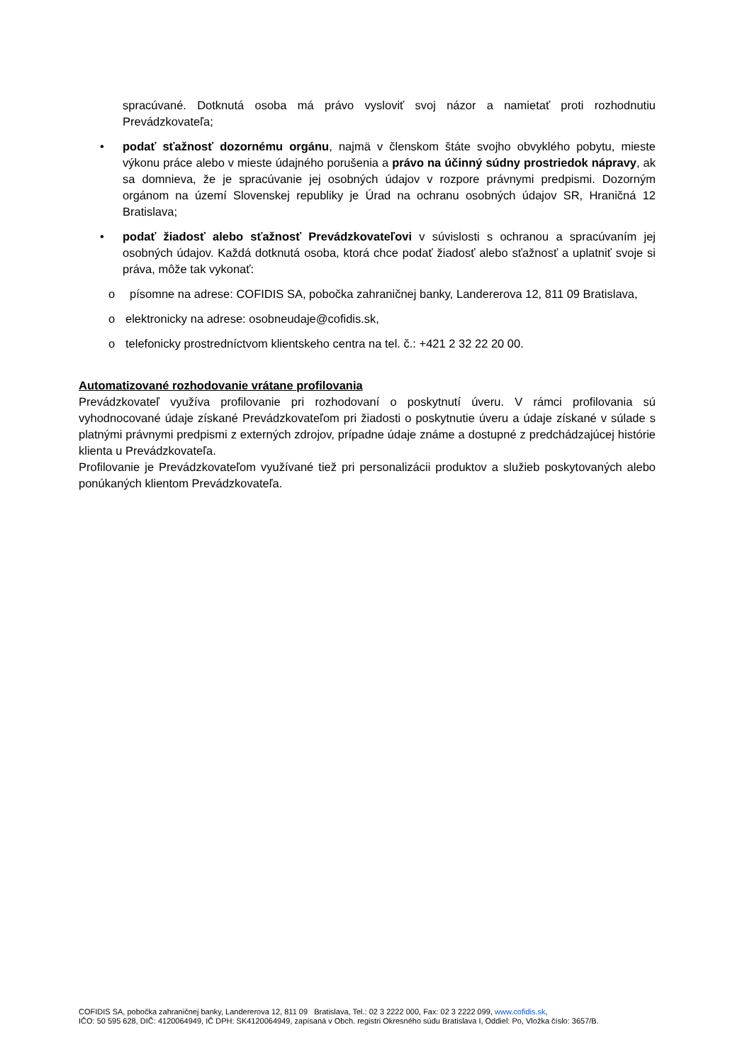spracúvané. Dotknutá osoba má právo vysloviť svoj názor a namietať proti rozhodnutiu Prevádzkovateľa;
• podať sťažnosť dozornému orgánu, najmä v členskom štáte svojho obvyklého pobytu, mieste výkonu práce alebo v mieste údajného porušenia a právo na účinný súdny prostriedok nápravy, ak sa domnieva, že je spracúvanie jej osobných údajov v rozpore právnymi predpismi. Dozorným orgánom na území Slovenskej republiky je Úrad na ochranu osobných údajov SR, Hraničná 12 Bratislava;
• podať žiadosť alebo sťažnosť Prevádzkovateľovi v súvislosti s ochranou a spracúvaním jej osobných údajov. Každá dotknutá osoba, ktorá chce podať žiadosť alebo sťažnosť a uplatniť svoje si práva, môže tak vykonať:
o písomne na adrese: COFIDIS SA, pobočka zahraničnej banky, Landererova 12, 811 09 Bratislava,
o elektronicky na adrese: osobneudaje@cofidis.sk,
o telefonicky prostredníctvom klientskeho centra na tel. č.: +421 2 32 22 20 00.
Automatizované rozhodovanie vrátane profilovania
Prevádzkovateľ využíva profilovanie pri rozhodovaní o poskytnutí úveru. V rámci profilovania sú vyhodnocované údaje získané Prevádzkovateľom pri žiadosti o poskytnutie úveru a údaje získané v súlade s platnými právnymi predpismi z externých zdrojov, prípadne údaje známe a dostupné z predchádzajúcej histórie klienta u Prevádzkovateľa.
Profilovanie je Prevádzkovateľom využívané tiež pri personalizácii produktov a služieb poskytovaných alebo ponúkaných klientom Prevádzkovateľa.
COFIDIS SA, pobočka zahraničnej banky, Landererova 12, 811 09 Bratislava, Tel.: 02 3 2222 000, Fax: 02 3 2222 099, www.cofidis.sk,
IČO: 50 595 628, DIČ: 4120064949, IČ DPH: SK4120064949, zapísaná v Obch. registri Okresného súdu Bratislava I, Oddiel: Po, Vložka číslo: 3657/B.